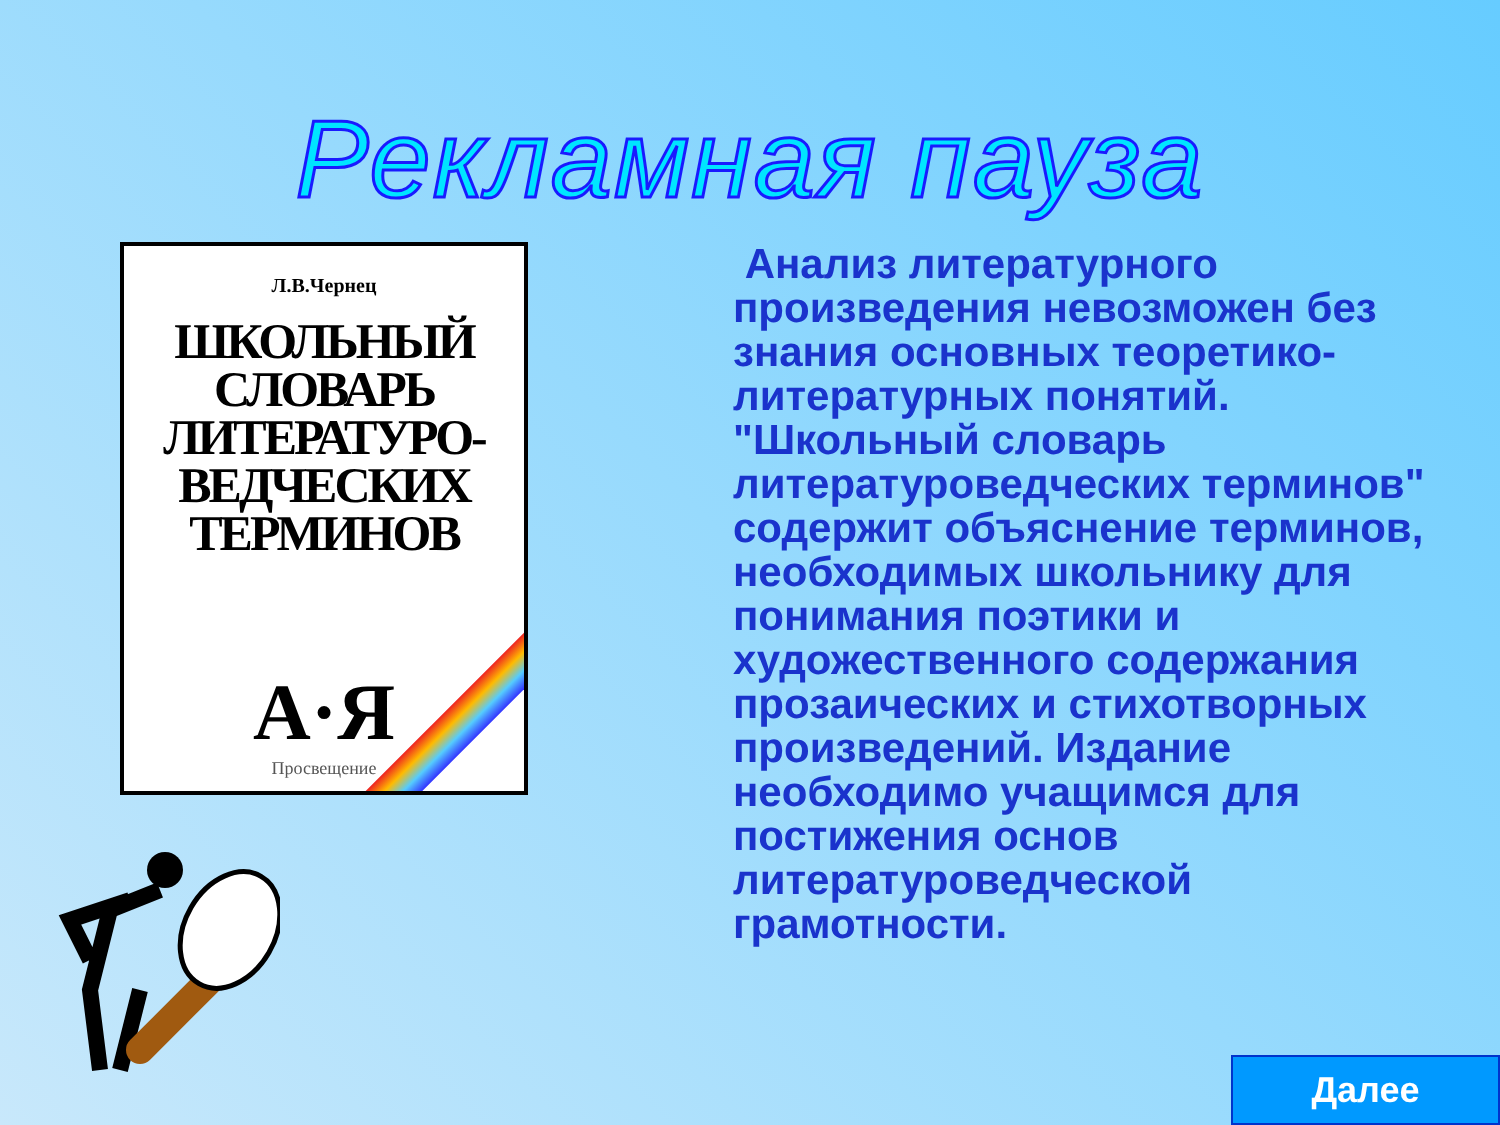Рекламная пауза
Л.В.Чернец
ШКОЛЬНЫЙ
СЛОВАРЬ
ЛИТЕРАТУРО-
ВЕДЧЕСКИХ
ТЕРМИНОВ
А·Я
Просвещение
Анализ литературного произведения невозможен без знания основных теоретико-литературных понятий. "Школьный словарь литературоведческих терминов" содержит объяснение терминов, необходимых школьнику для понимания поэтики и художественного содержания прозаических и стихотворных произведений. Издание необходимо учащимся для постижения основ литературоведческой грамотности.
Далее